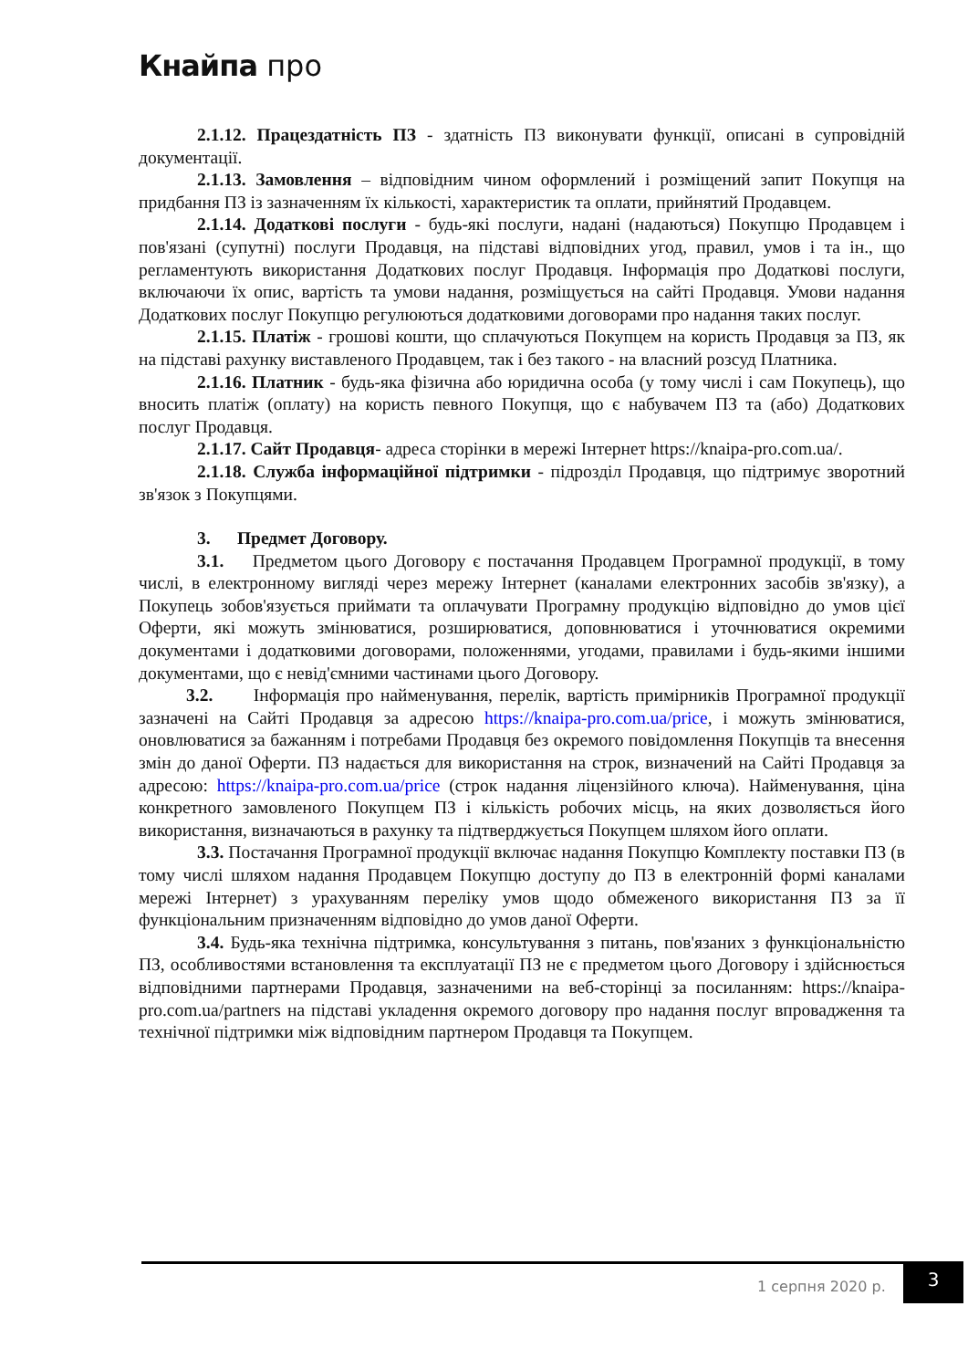Кнайпа про
2.1.12. Працездатність ПЗ - здатність ПЗ виконувати функції, описані в супровідній документації.
2.1.13. Замовлення – відповідним чином оформлений і розміщений запит Покупця на придбання ПЗ із зазначенням їх кількості, характеристик та оплати, прийнятий Продавцем.
2.1.14. Додаткові послуги - будь-які послуги, надані (надаються) Покупцю Продавцем і пов'язані (супутні) послуги Продавця, на підставі відповідних угод, правил, умов і та ін., що регламентують використання Додаткових послуг Продавця. Інформація про Додаткові послуги, включаючи їх опис, вартість та умови надання, розміщується на сайті Продавця. Умови надання Додаткових послуг Покупцю регулюються додатковими договорами про надання таких послуг.
2.1.15. Платіж - грошові кошти, що сплачуються Покупцем на користь Продавця за ПЗ, як на підставі рахунку виставленого Продавцем, так і без такого - на власний розсуд Платника.
2.1.16. Платник - будь-яка фізична або юридична особа (у тому числі і сам Покупець), що вносить платіж (оплату) на користь певного Покупця, що є набувачем ПЗ та (або) Додаткових послуг Продавця.
2.1.17. Сайт Продавця- адреса сторінки в мережі Інтернет https://knaipa-pro.com.ua/.
2.1.18. Служба інформаційної підтримки - підрозділ Продавця, що підтримує зворотний зв'язок з Покупцями.
3. Предмет Договору.
3.1. Предметом цього Договору є постачання Продавцем Програмної продукції, в тому числі, в електронному вигляді через мережу Інтернет (каналами електронних засобів зв'язку), а Покупець зобов'язується приймати та оплачувати Програмну продукцію відповідно до умов цієї Оферти, які можуть змінюватися, розширюватися, доповнюватися і уточнюватися окремими документами і додатковими договорами, положеннями, угодами, правилами і будь-якими іншими документами, що є невід'ємними частинами цього Договору.
3.2. Інформація про найменування, перелік, вартість примірників Програмної продукції зазначені на Сайті Продавця за адресою https://knaipa-pro.com.ua/price, і можуть змінюватися, оновлюватися за бажанням і потребами Продавця без окремого повідомлення Покупців та внесення змін до даної Оферти. ПЗ надається для використання на строк, визначений на Сайті Продавця за адресою: https://knaipa-pro.com.ua/price (строк надання ліцензійного ключа). Найменування, ціна конкретного замовленого Покупцем ПЗ і кількість робочих місць, на яких дозволяється його використання, визначаються в рахунку та підтверджується Покупцем шляхом його оплати.
3.3. Постачання Програмної продукції включає надання Покупцю Комплекту поставки ПЗ (в тому числі шляхом надання Продавцем Покупцю доступу до ПЗ в електронній формі каналами мережі Інтернет) з урахуванням переліку умов щодо обмеженого використання ПЗ за її функціональним призначенням відповідно до умов даної Оферти.
3.4. Будь-яка технічна підтримка, консультування з питань, пов'язаних з функціональністю ПЗ, особливостями встановлення та експлуатації ПЗ не є предметом цього Договору і здійснюється відповідними партнерами Продавця, зазначеними на веб-сторінці за посиланням: https://knaipa-pro.com.ua/partners на підставі укладення окремого договору про надання послуг впровадження та технічної підтримки між відповідним партнером Продавця та Покупцем.
1 серпня 2020 р.
3